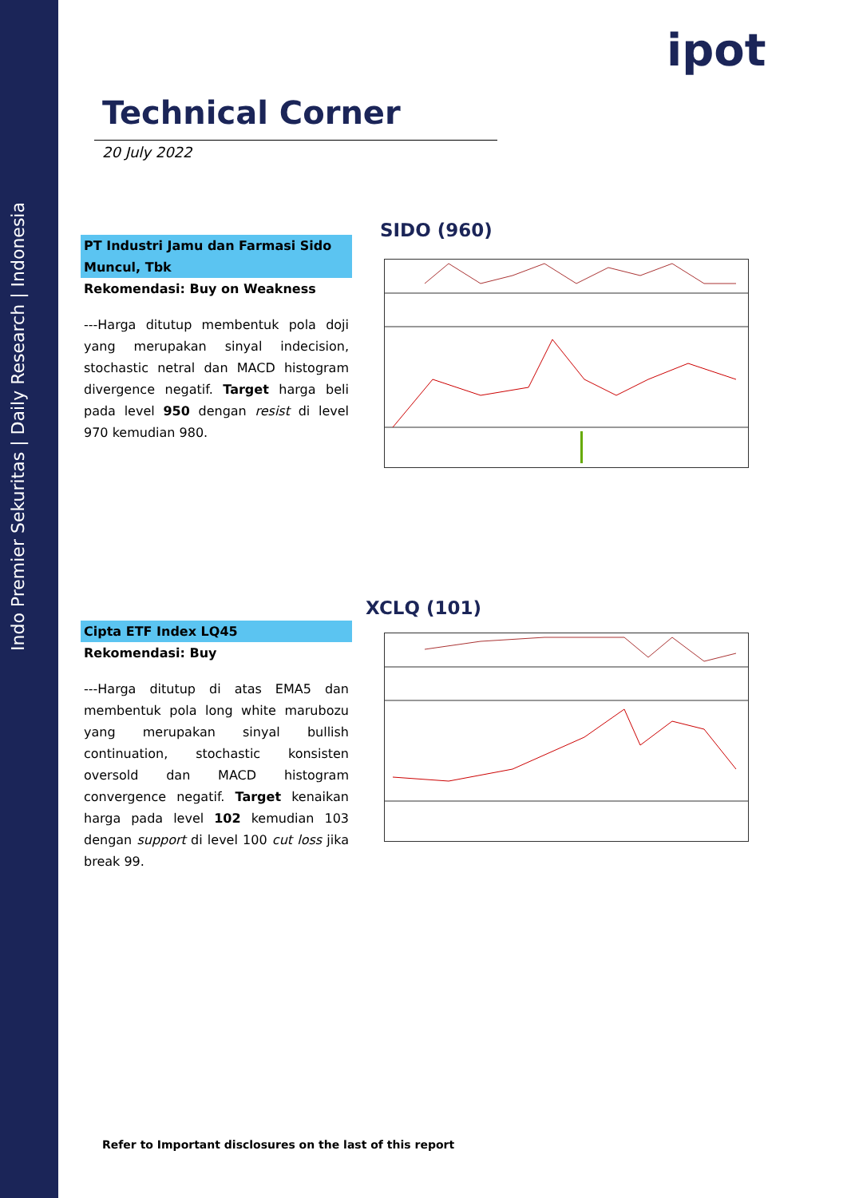Indo Premier Sekuritas | Daily Research | Indonesia
ipot
Technical Corner
20 July 2022
PT Industri Jamu dan Farmasi Sido Muncul, Tbk
Rekomendasi: Buy on Weakness
---Harga ditutup membentuk pola doji yang merupakan sinyal indecision, stochastic netral dan MACD histogram divergence negatif. Target harga beli pada level 950 dengan resist di level 970 kemudian 980.
SIDO (960)
Cipta ETF Index LQ45
Rekomendasi: Buy
---Harga ditutup di atas EMA5 dan membentuk pola long white marubozu yang merupakan sinyal bullish continuation, stochastic konsisten oversold dan MACD histogram convergence negatif. Target kenaikan harga pada level 102 kemudian 103 dengan support di level 100 cut loss jika break 99.
XCLQ (101)
Refer to Important disclosures on the last of this report